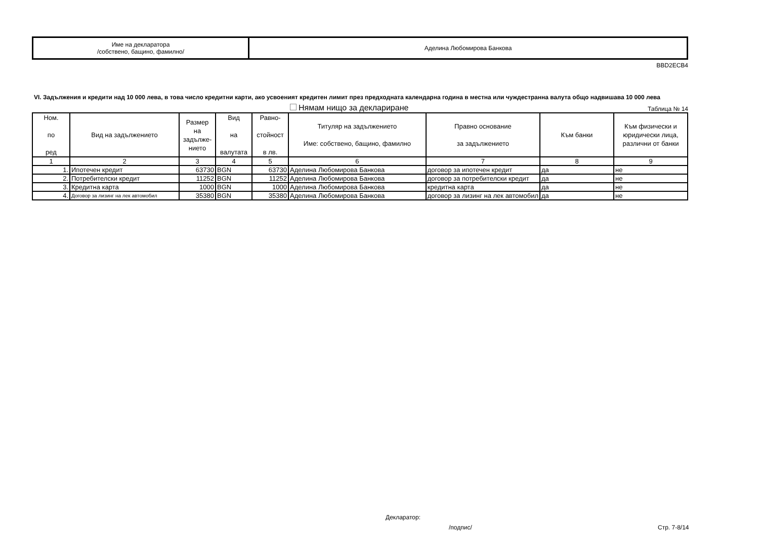| Име на декларатора /собствено, бащино, фамилно/ | Аделина Любомирова Банкова |
BBD2ECB4
VI. Задължения и кредити над 10 000 лева, в това число кредитни карти, ако усвоеният кредитен лимит през предходната календарна година в местна или чуждестранна валута общо надвишава 10 000 лева
Нямам нищо за деклариране
Таблица № 14
| Ном. по ред | Вид на задължението | Размер на задълже- нието | Вид на валутата | Равно- стойност в лв. | Титуляр на задължението Име: собствено, бащино, фамилно | Правно основание за задължението | Към банки | Към физически и юридически лица, различни от банки |
| --- | --- | --- | --- | --- | --- | --- | --- | --- |
| 1 | 2 | 3 | 4 | 5 | 6 | 7 | 8 | 9 |
| 1. | Ипотечен кредит | 63730 | BGN | 63730 | Аделина Любомирова Банкова | договор за ипотечен кредит | да | не |
| 2. | Потребителски кредит | 11252 | BGN | 11252 | Аделина Любомирова Банкова | договор за потребителски кредит | да | не |
| 3. | Кредитна карта | 1000 | BGN | 1000 | Аделина Любомирова Банкова | кредитна карта | да | не |
| 4. | Договор за лизинг на лек автомобил | 35380 | BGN | 35380 | Аделина Любомирова Банкова | договор за лизинг на лек автомобил | да | не |
Декларатор:
/подпис/ Стр. 7-8/14